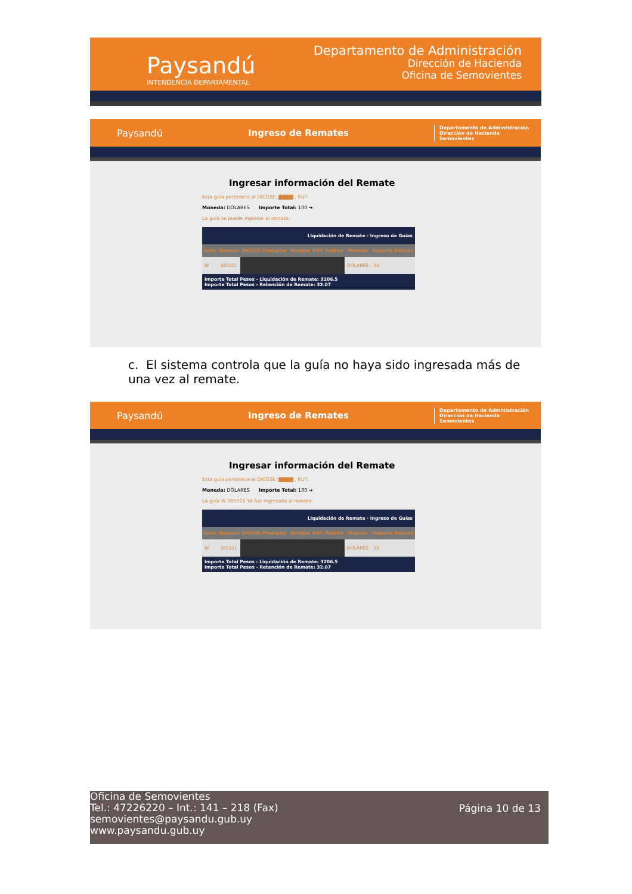Paysandú
INTENDENCIA DEPARTAMENTAL
Departamento de Administración
Dirección de Hacienda
Oficina de Semovientes
Paysandú Ingreso de Remates Departamento de Administración
Dirección de Hacienda
Semovientes
Ingresar información del Remate
Esta guía pertenece al DICOSE: ▇▇▇▇ , RUT:
Moneda: DÓLARES Importe Total: 100 ➔
La guía se puede ingresar al remate.
| Liquidación de Remate - Ingreso de Guías | | | | | | | |
| Serie | Número | DICOSE Productor | Nombre | RUT | Padrón | Moneda | Importe Dólares |
| W | 385021 | | | | | DÓLARES | 10 |
| Importe Total Pesos - Liquidación de Remate: 3206.5 Importe Total Pesos - Retención de Remate: 32.07 | | | | | | | |
c. El sistema controla que la guía no haya sido ingresada más de una vez al remate.
Paysandú Ingreso de Remates Departamento de Administración
Dirección de Hacienda
Semovientes
Ingresar información del Remate
Esta guía pertenece al DICOSE: ▇▇▇▇ , RUT:
Moneda: DÓLARES Importe Total: 100 ➔
La guía W 385021 YA fue ingresada al remate.
| Liquidación de Remate - Ingreso de Guías | | | | | | | |
| Serie | Número | DICOSE Productor | Nombre | RUT | Padrón | Moneda | Importe Dólares |
| W | 385021 | | | | | DÓLARES | 10 |
| Importe Total Pesos - Liquidación de Remate: 3206.5 Importe Total Pesos - Retención de Remate: 32.07 | | | | | | | |
Oficina de Semovientes
Tel.: 47226220 – Int.: 141 – 218 (Fax)
semovientes@paysandu.gub.uy
www.paysandu.gub.uy
Página 10 de 13